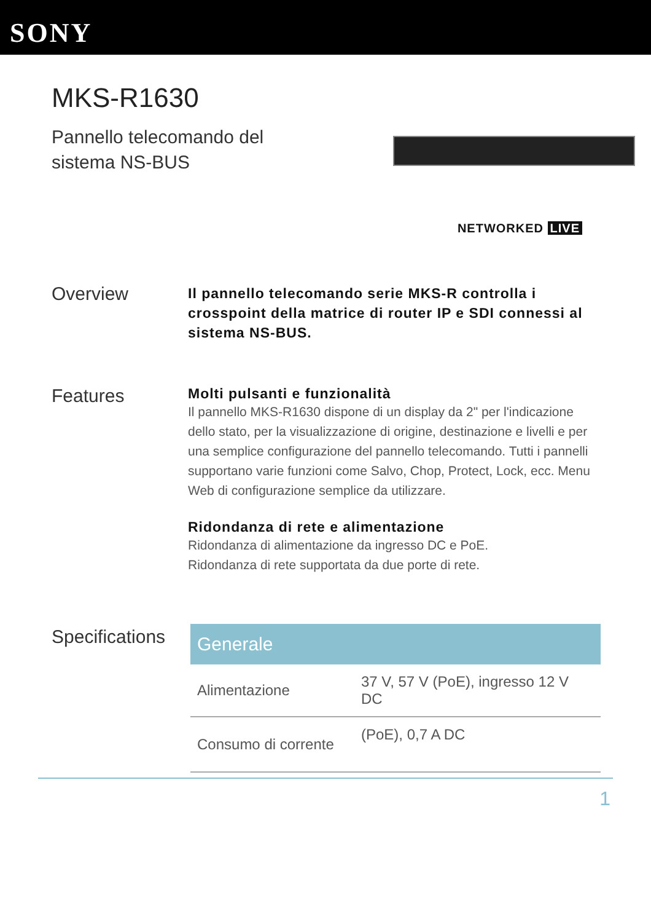SONY
MKS-R1630
Pannello telecomando del sistema NS-BUS
NETWORKED LIVE
Overview
Il pannello telecomando serie MKS-R controlla i crosspoint della matrice di router IP e SDI connessi al sistema NS-BUS.
Features
Molti pulsanti e funzionalità
Il pannello MKS-R1630 dispone di un display da 2" per l'indicazione dello stato, per la visualizzazione di origine, destinazione e livelli e per una semplice configurazione del pannello telecomando. Tutti i pannelli supportano varie funzioni come Salvo, Chop, Protect, Lock, ecc. Menu Web di configurazione semplice da utilizzare.
Ridondanza di rete e alimentazione
Ridondanza di alimentazione da ingresso DC e PoE.
Ridondanza di rete supportata da due porte di rete.
Specifications
| Generale | |
| --- | --- |
| Alimentazione | 37 V, 57 V (PoE), ingresso 12 V DC |
| Consumo di corrente | (PoE), 0,7 A DC |
1